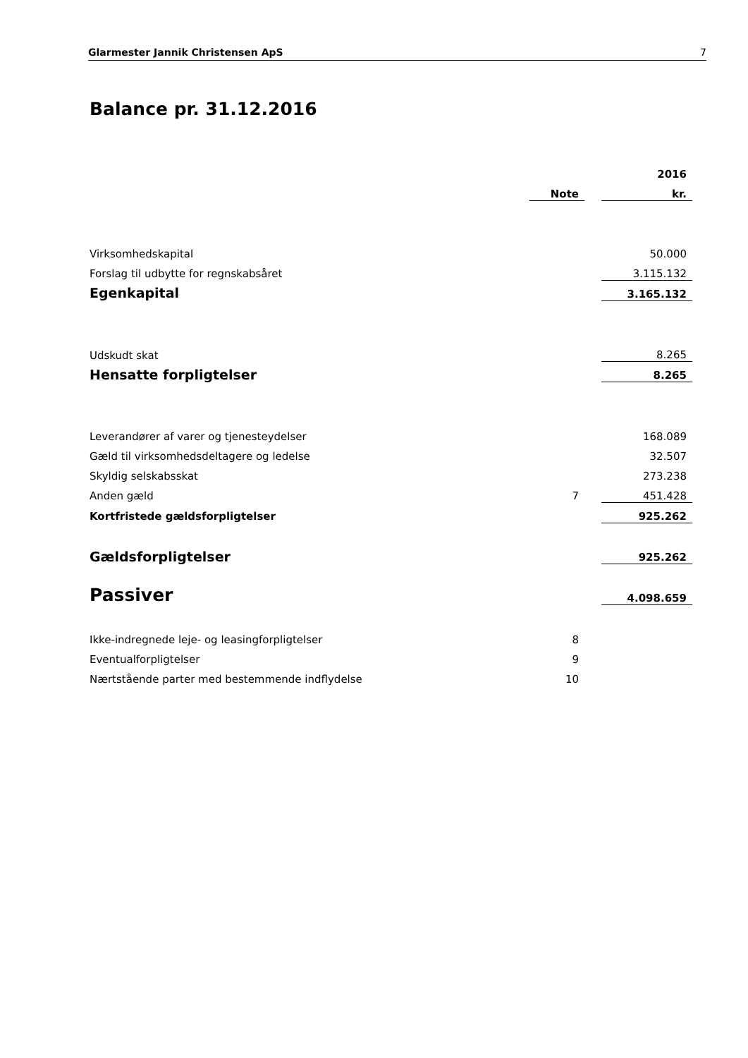Glarmester Jannik Christensen ApS 7
Balance pr. 31.12.2016
| | | | 2016 |
| | Note | | kr. |
| Virksomhedskapital | | | 50.000 |
| Forslag til udbytte for regnskabsåret | | | 3.115.132 |
| Egenkapital | | | 3.165.132 |
| Udskudt skat | | | 8.265 |
| Hensatte forpligtelser | | | 8.265 |
| Leverandører af varer og tjenesteydelser | | | 168.089 |
| Gæld til virksomhedsdeltagere og ledelse | | | 32.507 |
| Skyldig selskabsskat | | | 273.238 |
| Anden gæld | 7 | | 451.428 |
| Kortfristede gældsforpligtelser | | | 925.262 |
| Gældsforpligtelser | | | 925.262 |
| Passiver | | | 4.098.659 |
| Ikke-indregnede leje- og leasingforpligtelser | 8 | | |
| Eventualforpligtelser | 9 | | |
| Nærtstående parter med bestemmende indflydelse | 10 | | |